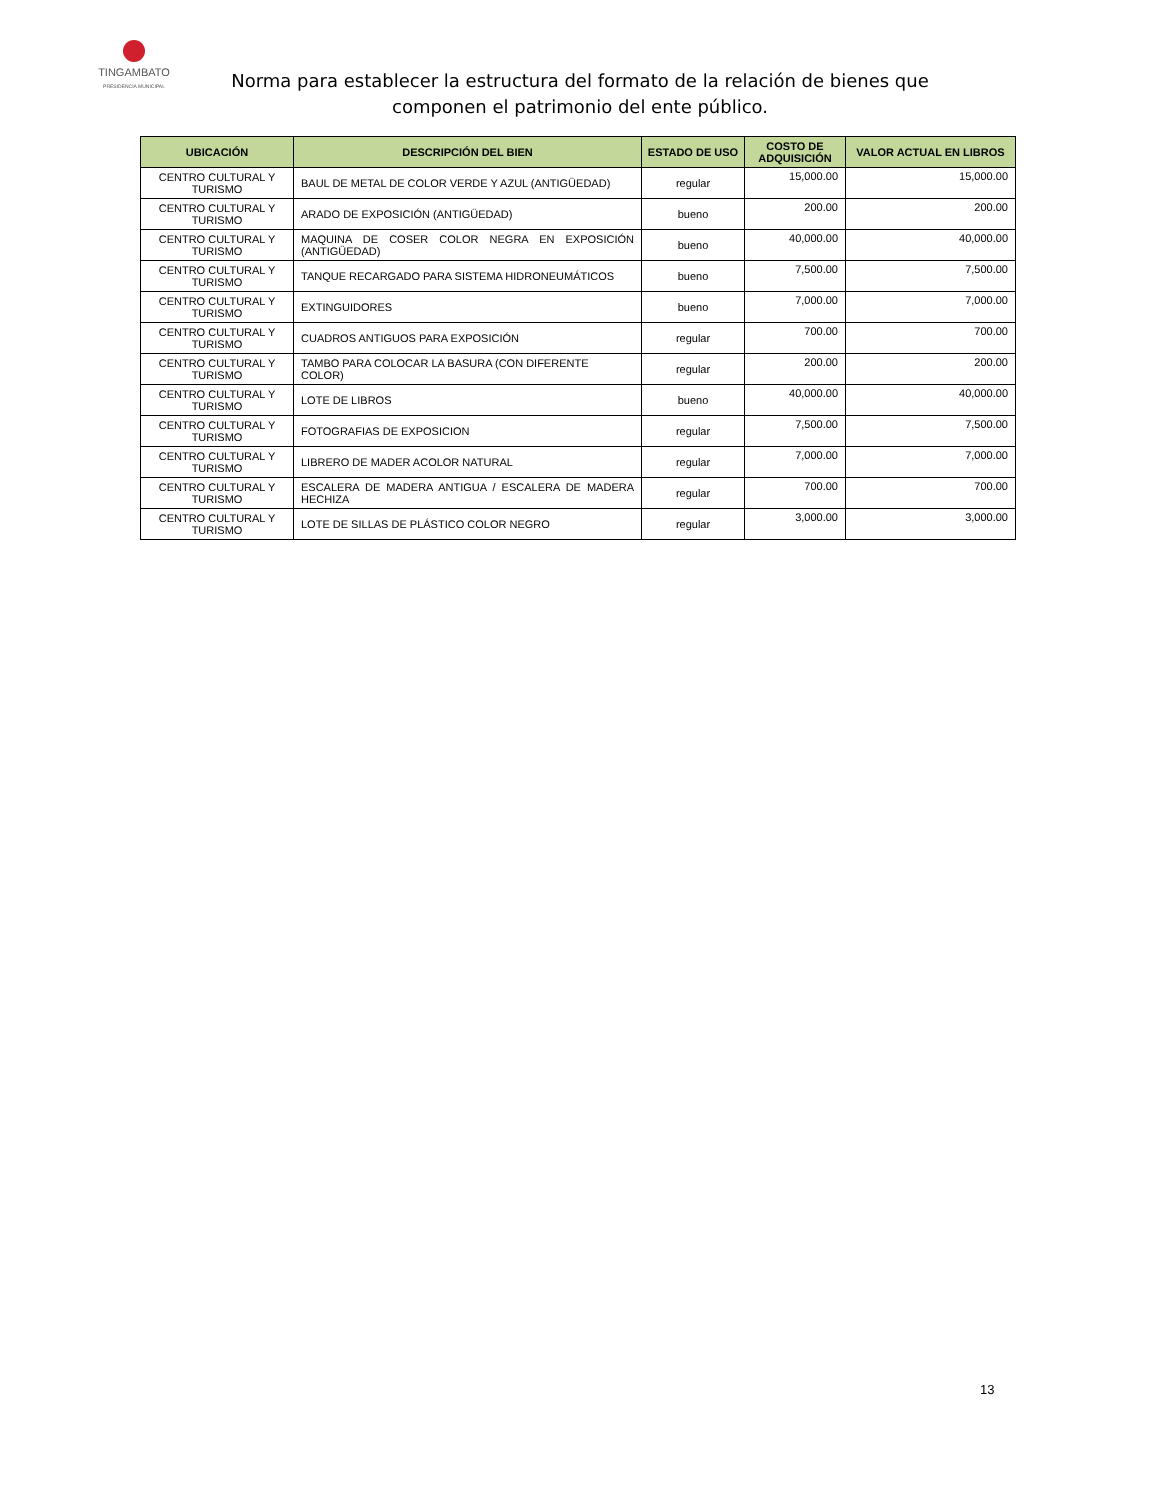TINGAMBATO
PRESIDENCIA MUNICIPAL
Norma para establecer la estructura del formato de la relación de bienes que componen el patrimonio del ente público.
| UBICACIÓN | DESCRIPCIÓN DEL BIEN | ESTADO DE USO | COSTO DE ADQUISICIÓN | VALOR ACTUAL EN LIBROS |
| --- | --- | --- | --- | --- |
| CENTRO CULTURAL Y TURISMO | BAUL DE METAL DE COLOR VERDE Y AZUL (ANTIGÜEDAD) | regular | 15,000.00 | 15,000.00 |
| CENTRO CULTURAL Y TURISMO | ARADO DE EXPOSICIÓN (ANTIGÜEDAD) | bueno | 200.00 | 200.00 |
| CENTRO CULTURAL Y TURISMO | MAQUINA DE COSER COLOR NEGRA EN EXPOSICIÓN (ANTIGÜEDAD) | bueno | 40,000.00 | 40,000.00 |
| CENTRO CULTURAL Y TURISMO | TANQUE RECARGADO PARA SISTEMA HIDRONEUMÁTICOS | bueno | 7,500.00 | 7,500.00 |
| CENTRO CULTURAL Y TURISMO | EXTINGUIDORES | bueno | 7,000.00 | 7,000.00 |
| CENTRO CULTURAL Y TURISMO | CUADROS ANTIGUOS PARA EXPOSICIÓN | regular | 700.00 | 700.00 |
| CENTRO CULTURAL Y TURISMO | TAMBO PARA COLOCAR LA BASURA (CON DIFERENTE COLOR) | regular | 200.00 | 200.00 |
| CENTRO CULTURAL Y TURISMO | LOTE DE LIBROS | bueno | 40,000.00 | 40,000.00 |
| CENTRO CULTURAL Y TURISMO | FOTOGRAFIAS DE EXPOSICION | regular | 7,500.00 | 7,500.00 |
| CENTRO CULTURAL Y TURISMO | LIBRERO DE MADER ACOLOR NATURAL | regular | 7,000.00 | 7,000.00 |
| CENTRO CULTURAL Y TURISMO | ESCALERA DE MADERA ANTIGUA / ESCALERA DE MADERA HECHIZA | regular | 700.00 | 700.00 |
| CENTRO CULTURAL Y TURISMO | LOTE DE SILLAS DE PLÁSTICO COLOR NEGRO | regular | 3,000.00 | 3,000.00 |
13